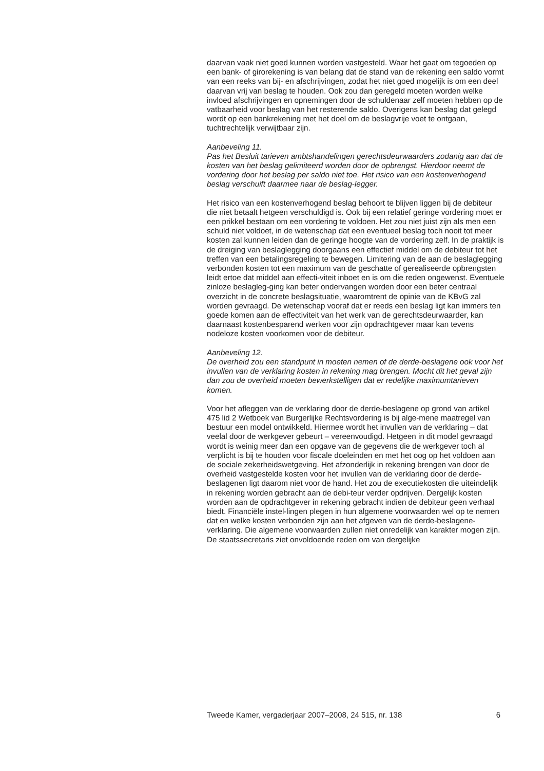daarvan vaak niet goed kunnen worden vastgesteld. Waar het gaat om tegoeden op een bank- of girorekening is van belang dat de stand van de rekening een saldo vormt van een reeks van bij- en afschrijvingen, zodat het niet goed mogelijk is om een deel daarvan vrij van beslag te houden. Ook zou dan geregeld moeten worden welke invloed afschrijvingen en opnemingen door de schuldenaar zelf moeten hebben op de vatbaarheid voor beslag van het resterende saldo. Overigens kan beslag dat gelegd wordt op een bankrekening met het doel om de beslagvrije voet te ontgaan, tuchtrechtelijk verwijtbaar zijn.
Aanbeveling 11.
Pas het Besluit tarieven ambtshandelingen gerechtsdeurwaarders zodanig aan dat de kosten van het beslag gelimiteerd worden door de opbrengst. Hierdoor neemt de vordering door het beslag per saldo niet toe. Het risico van een kostenverhogend beslag verschuift daarmee naar de beslag-legger.
Het risico van een kostenverhogend beslag behoort te blijven liggen bij de debiteur die niet betaalt hetgeen verschuldigd is. Ook bij een relatief geringe vordering moet er een prikkel bestaan om een vordering te voldoen. Het zou niet juist zijn als men een schuld niet voldoet, in de wetenschap dat een eventueel beslag toch nooit tot meer kosten zal kunnen leiden dan de geringe hoogte van de vordering zelf. In de praktijk is de dreiging van beslaglegging doorgaans een effectief middel om de debiteur tot het treffen van een betalingsregeling te bewegen. Limitering van de aan de beslaglegging verbonden kosten tot een maximum van de geschatte of gerealiseerde opbrengsten leidt ertoe dat middel aan effecti-viteit inboet en is om die reden ongewenst. Eventuele zinloze beslagleg-ging kan beter ondervangen worden door een beter centraal overzicht in de concrete beslagsituatie, waaromtrent de opinie van de KBvG zal worden gevraagd. De wetenschap vooraf dat er reeds een beslag ligt kan immers ten goede komen aan de effectiviteit van het werk van de gerechtsdeurwaarder, kan daarnaast kostenbesparend werken voor zijn opdrachtgever maar kan tevens nodeloze kosten voorkomen voor de debiteur.
Aanbeveling 12.
De overheid zou een standpunt in moeten nemen of de derde-beslagene ook voor het invullen van de verklaring kosten in rekening mag brengen. Mocht dit het geval zijn dan zou de overheid moeten bewerkstelligen dat er redelijke maximumtarieven komen.
Voor het afleggen van de verklaring door de derde-beslagene op grond van artikel 475 lid 2 Wetboek van Burgerlijke Rechtsvordering is bij alge-mene maatregel van bestuur een model ontwikkeld. Hiermee wordt het invullen van de verklaring – dat veelal door de werkgever gebeurt – vereenvoudigd. Hetgeen in dit model gevraagd wordt is weinig meer dan een opgave van de gegevens die de werkgever toch al verplicht is bij te houden voor fiscale doeleinden en met het oog op het voldoen aan de sociale zekerheidswetgeving. Het afzonderlijk in rekening brengen van door de overheid vastgestelde kosten voor het invullen van de verklaring door de derde-beslagenen ligt daarom niet voor de hand. Het zou de executiekosten die uiteindelijk in rekening worden gebracht aan de debi-teur verder opdrijven. Dergelijk kosten worden aan de opdrachtgever in rekening gebracht indien de debiteur geen verhaal biedt. Financiële instel-lingen plegen in hun algemene voorwaarden wel op te nemen dat en welke kosten verbonden zijn aan het afgeven van de derde-beslagene-verklaring. Die algemene voorwaarden zullen niet onredelijk van karakter mogen zijn. De staatssecretaris ziet onvoldoende reden om van dergelijke
Tweede Kamer, vergaderjaar 2007–2008, 24 515, nr. 138 6